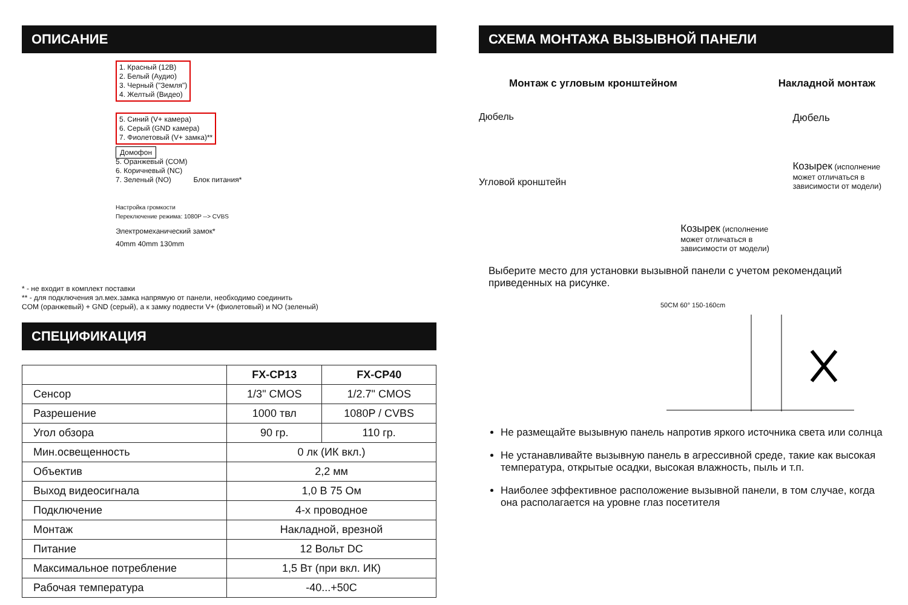ОПИСАНИЕ
1. Красный (12В)
2. Белый (Аудио)
3. Черный ("Земля")
4. Желтый (Видео)
5. Синий (V+ камера)
6. Серый (GND камера)
7. Фиолетовый (V+ замка)**
Домофон
5. Оранжевый (COM)
6. Коричневый (NC)
7. Зеленый (NO) Блок питания*
Настройка громкости
Переключение режима: 1080P --> CVBS
Электромеханический замок*
40mm 40mm 130mm
* - не входит в комплект поставки
** - для подключения эл.мех.замка напрямую от панели, необходимо соединить
COM (оранжевый) + GND (серый), а к замку подвести V+ (фиолетовый) и NO (зеленый)
СПЕЦИФИКАЦИЯ
| | FX-CP13 | FX-CP40 |
| --- | --- | --- |
| Сенсор | 1/3" CMOS | 1/2.7" CMOS |
| Разрешение | 1000 твл | 1080P / CVBS |
| Угол обзора | 90 гр. | 110 гр. |
| Мин.освещенность | 0 лк (ИК вкл.) | |
| Объектив | 2,2 мм | |
| Выход видеосигнала | 1,0 В 75 Ом | |
| Подключение | 4-х проводное | |
| Монтаж | Накладной, врезной | |
| Питание | 12 Вольт DC | |
| Максимальное потребление | 1,5 Вт (при вкл. ИК) | |
| Рабочая температура | -40...+50C | |
СХЕМА МОНТАЖА ВЫЗЫВНОЙ ПАНЕЛИ
Монтаж с угловым кронштейном Накладной монтаж
Дюбель
Угловой кронштейн
Козырек (исполнение может отличаться в зависимости от модели)
Дюбель
Козырек (исполнение может отличаться в зависимости от модели)
Выберите место для установки вызывной панели с учетом рекомендаций приведенных на рисунке.
50CM 60° 150-160cm
Не размещайте вызывную панель напротив яркого источника света или солнца
Не устанавливайте вызывную панель в агрессивной среде, такие как высокая температура, открытые осадки, высокая влажность, пыль и т.п.
Наиболее эффективное расположение вызывной панели, в том случае, когда она располагается на уровне глаз посетителя